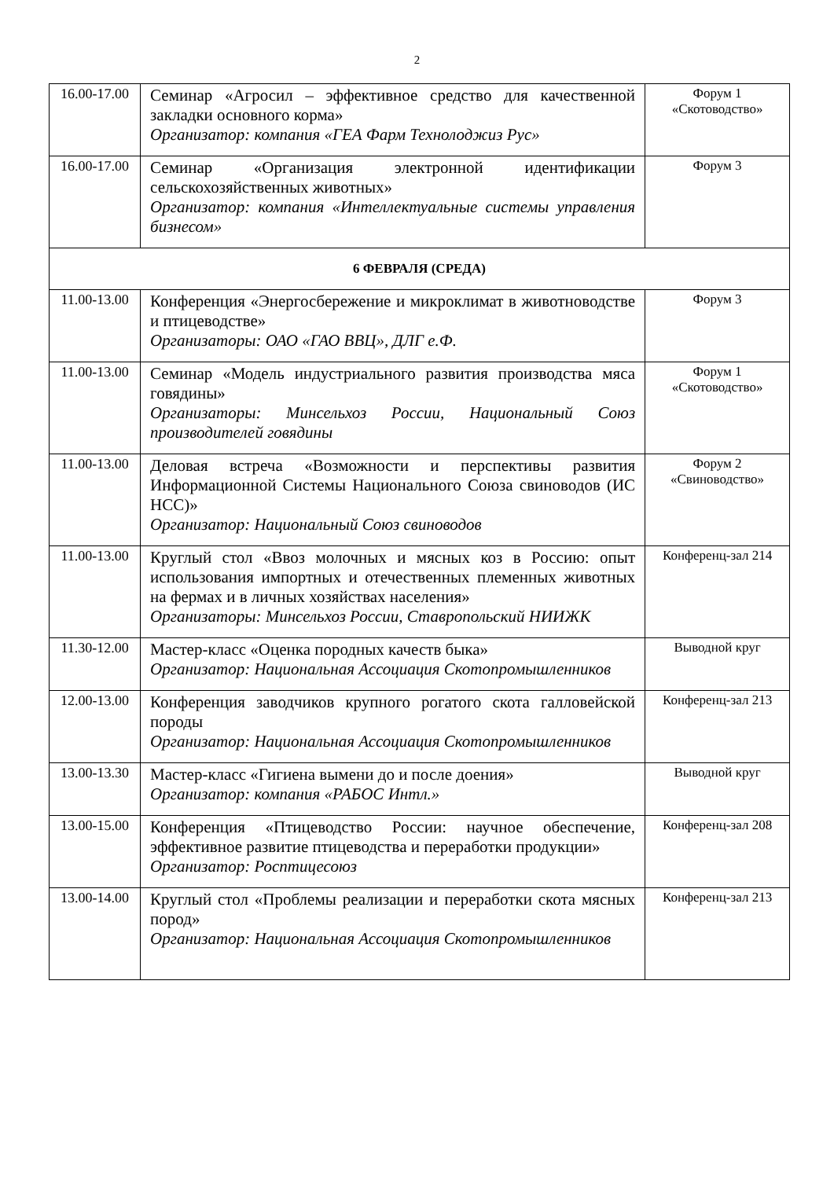2
| 16.00-17.00 | Семинар «Агросил – эффективное средство для качественной закладки основного корма» Организатор: компания «ГЕА Фарм Технолоджиз Рус» | Форум 1 «Скотоводство» |
| 16.00-17.00 | Семинар «Организация электронной идентификации сельскохозяйственных животных» Организатор: компания «Интеллектуальные системы управления бизнесом» | Форум 3 |
| 6 ФЕВРАЛЯ (СРЕДА) | | |
| 11.00-13.00 | Конференция «Энергосбережение и микроклимат в животноводстве и птицеводстве» Организаторы: ОАО «ГАО ВВЦ», ДЛГ е.Ф. | Форум 3 |
| 11.00-13.00 | Семинар «Модель индустриального развития производства мяса говядины» Организаторы: Минсельхоз России, Национальный Союз производителей говядины | Форум 1 «Скотоводство» |
| 11.00-13.00 | Деловая встреча «Возможности и перспективы развития Информационной Системы Национального Союза свиноводов (ИС НСС)» Организатор: Национальный Союз свиноводов | Форум 2 «Свиноводство» |
| 11.00-13.00 | Круглый стол «Ввоз молочных и мясных коз в Россию: опыт использования импортных и отечественных племенных животных на фермах и в личных хозяйствах населения» Организаторы: Минсельхоз России, Ставропольский НИИЖК | Конференц-зал 214 |
| 11.30-12.00 | Мастер-класс «Оценка породных качеств быка» Организатор: Национальная Ассоциация Скотопромышленников | Выводной круг |
| 12.00-13.00 | Конференция заводчиков крупного рогатого скота галловейской породы Организатор: Национальная Ассоциация Скотопромышленников | Конференц-зал 213 |
| 13.00-13.30 | Мастер-класс «Гигиена вымени до и после доения» Организатор: компания «РАБОС Интл.» | Выводной круг |
| 13.00-15.00 | Конференция «Птицеводство России: научное обеспечение, эффективное развитие птицеводства и переработки продукции» Организатор: Росптицесоюз | Конференц-зал 208 |
| 13.00-14.00 | Круглый стол «Проблемы реализации и переработки скота мясных пород» Организатор: Национальная Ассоциация Скотопромышленников | Конференц-зал 213 |